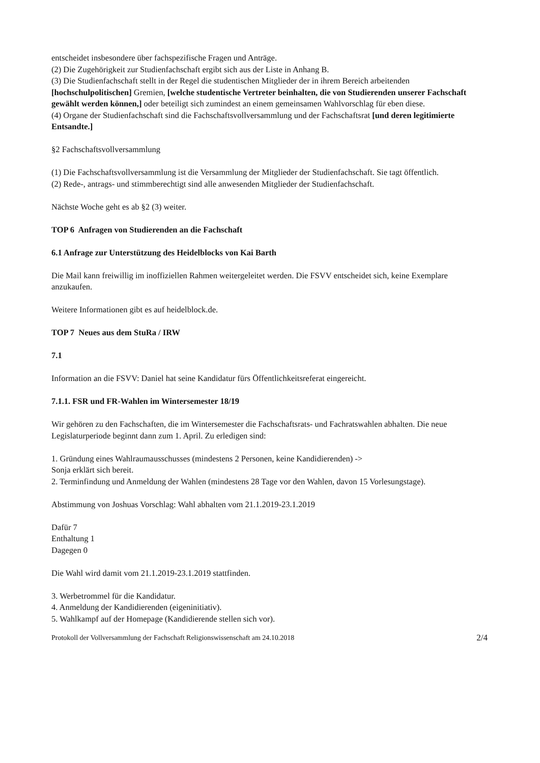entscheidet insbesondere über fachspezifische Fragen und Anträge.
(2) Die Zugehörigkeit zur Studienfachschaft ergibt sich aus der Liste in Anhang B.
(3) Die Studienfachschaft stellt in der Regel die studentischen Mitglieder der in ihrem Bereich arbeitenden [hochschulpolitischen] Gremien, [welche studentische Vertreter beinhalten, die von Studierenden unserer Fachschaft gewählt werden können,] oder beteiligt sich zumindest an einem gemeinsamen Wahlvorschlag für eben diese.
(4) Organe der Studienfachschaft sind die Fachschaftsvollversammlung und der Fachschaftsrat [und deren legitimierte Entsandte.]
§2 Fachschaftsvollversammlung
(1) Die Fachschaftsvollversammlung ist die Versammlung der Mitglieder der Studienfachschaft. Sie tagt öffentlich.
(2) Rede-, antrags- und stimmberechtigt sind alle anwesenden Mitglieder der Studienfachschaft.
Nächste Woche geht es ab §2 (3) weiter.
TOP 6 Anfragen von Studierenden an die Fachschaft
6.1 Anfrage zur Unterstützung des Heidelblocks von Kai Barth
Die Mail kann freiwillig im inoffiziellen Rahmen weitergeleitet werden. Die FSVV entscheidet sich, keine Exemplare anzukaufen.
Weitere Informationen gibt es auf heidelblock.de.
TOP 7 Neues aus dem StuRa / IRW
7.1
Information an die FSVV: Daniel hat seine Kandidatur fürs Öffentlichkeitsreferat eingereicht.
7.1.1. FSR und FR-Wahlen im Wintersemester 18/19
Wir gehören zu den Fachschaften, die im Wintersemester die Fachschaftsrats- und Fachratswahlen abhalten. Die neue Legislaturperiode beginnt dann zum 1. April. Zu erledigen sind:
1. Gründung eines Wahlraumausschusses (mindestens 2 Personen, keine Kandidierenden) ->
Sonja erklärt sich bereit.
2. Terminfindung und Anmeldung der Wahlen (mindestens 28 Tage vor den Wahlen, davon 15 Vorlesungstage).
Abstimmung von Joshuas Vorschlag: Wahl abhalten vom 21.1.2019-23.1.2019
Dafür 7
Enthaltung 1
Dagegen 0
Die Wahl wird damit vom 21.1.2019-23.1.2019 stattfinden.
3. Werbetrommel für die Kandidatur.
4. Anmeldung der Kandidierenden (eigeninitiativ).
5. Wahlkampf auf der Homepage (Kandidierende stellen sich vor).
Protokoll der Vollversammlung der Fachschaft Religionswissenschaft am 24.10.2018 2/4